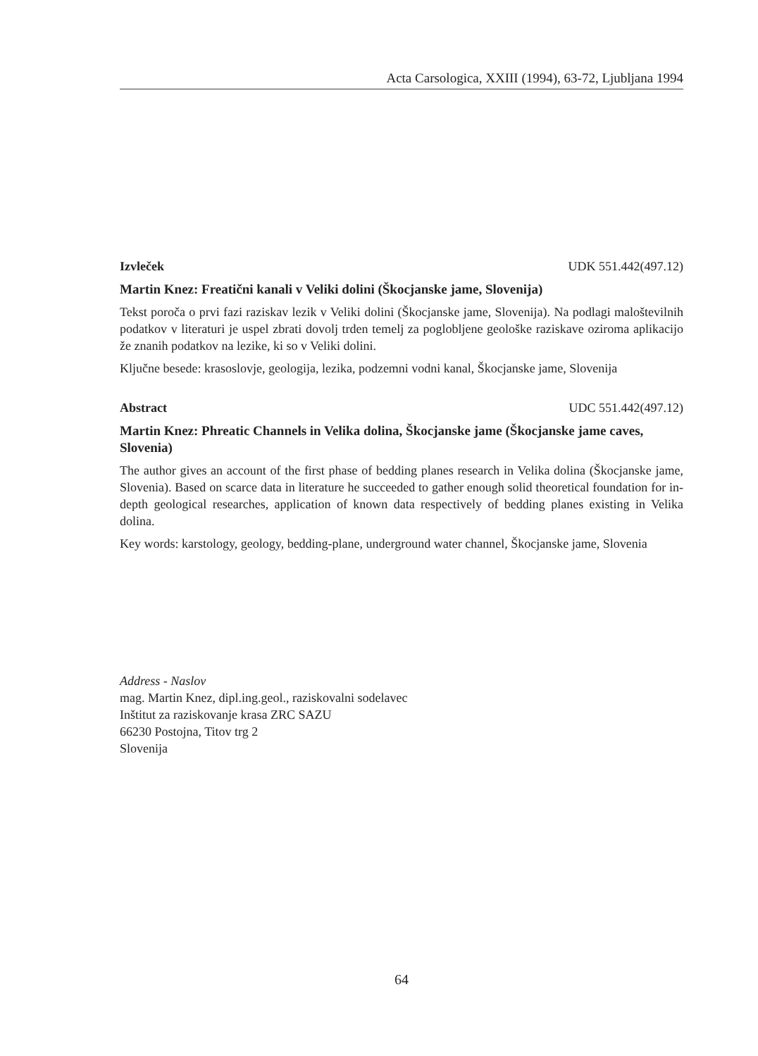Acta Carsologica, XXIII (1994), 63-72, Ljubljana 1994
Izvleček UDK 551.442(497.12)
Martin Knez: Freatični kanali v Veliki dolini (Škocjanske jame, Slovenija)
Tekst poroča o prvi fazi raziskav lezik v Veliki dolini (Škocjanske jame, Slovenija). Na podlagi maloštevilnih podatkov v literaturi je uspel zbrati dovolj trden temelj za poglobljene geološke raziskave oziroma aplikacijo že znanih podatkov na lezike, ki so v Veliki dolini.
Ključne besede: krasoslovje, geologija, lezika, podzemni vodni kanal, Škocjanske jame, Slovenija
Abstract UDC 551.442(497.12)
Martin Knez: Phreatic Channels in Velika dolina, Škocjanske jame (Škocjanske jame caves, Slovenia)
The author gives an account of the first phase of bedding planes research in Velika dolina (Škocjanske jame, Slovenia). Based on scarce data in literature he succeeded to gather enough solid theoretical foundation for in-depth geological researches, application of known data respectively of bedding planes existing in Velika dolina.
Key words: karstology, geology, bedding-plane, underground water channel, Škocjanske jame, Slovenia
Address - Naslov
mag. Martin Knez, dipl.ing.geol., raziskovalni sodelavec
Inštitut za raziskovanje krasa ZRC SAZU
66230 Postojna, Titov trg 2
Slovenija
64